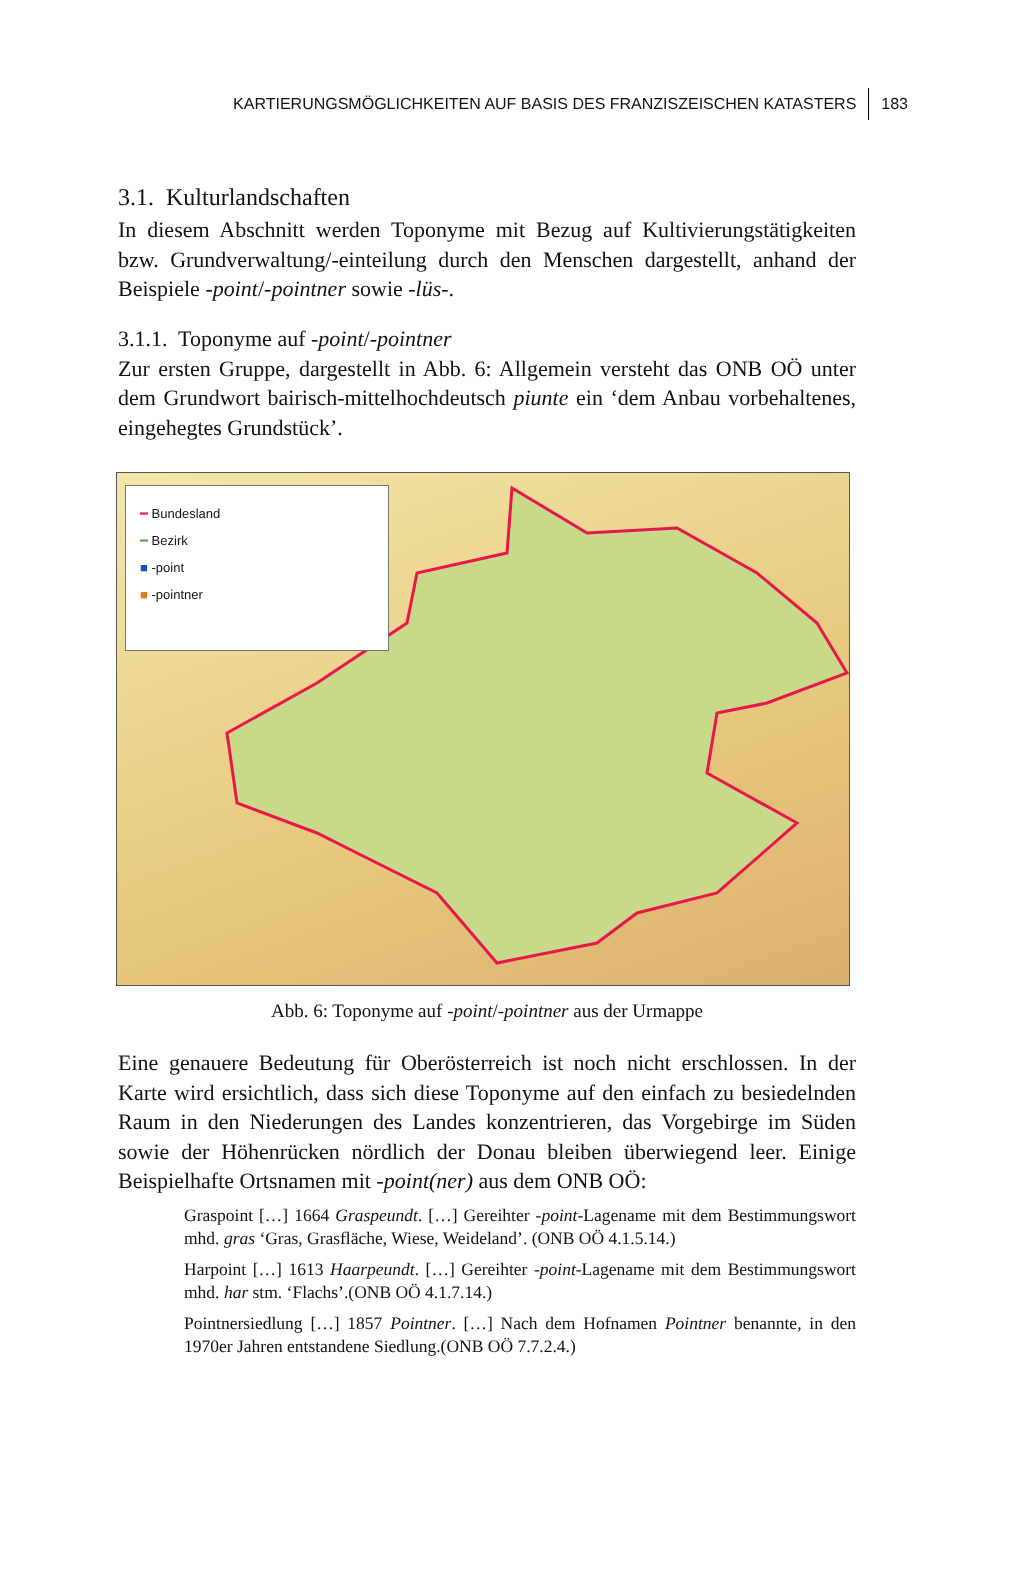KARTIERUNGSMÖGLICHKEITEN AUF BASIS DES FRANZISZEISCHEN KATASTERS 183
3.1. Kulturlandschaften
In diesem Abschnitt werden Toponyme mit Bezug auf Kultivierungstätigkeiten bzw. Grundverwaltung/-einteilung durch den Menschen dargestellt, anhand der Beispiele -point/-pointner sowie -lüs-.
3.1.1. Toponyme auf -point/-pointner
Zur ersten Gruppe, dargestellt in Abb. 6: Allgemein versteht das ONB OÖ unter dem Grundwort bairisch-mittelhochdeutsch piunte ein ‘dem Anbau vorbehaltenes, eingehegtes Grundstück’.
━ Bundesland
━ Bezirk
■ -point
■ -pointner
Abb. 6: Toponyme auf -point/-pointner aus der Urmappe
Eine genauere Bedeutung für Oberösterreich ist noch nicht erschlossen. In der Karte wird ersichtlich, dass sich diese Toponyme auf den einfach zu besiedelnden Raum in den Niederungen des Landes konzentrieren, das Vorgebirge im Süden sowie der Höhenrücken nördlich der Donau bleiben überwiegend leer. Einige Beispielhafte Ortsnamen mit -point(ner) aus dem ONB OÖ:
Graspoint […] 1664 Graspeundt. […] Gereihter -point-Lagename mit dem Bestimmungswort mhd. gras ‘Gras, Grasfläche, Wiese, Weideland’. (ONB OÖ 4.1.5.14.)
Harpoint […] 1613 Haarpeundt. […] Gereihter -point-Lagename mit dem Bestimmungswort mhd. har stm. ‘Flachs’.(ONB OÖ 4.1.7.14.)
Pointnersiedlung […] 1857 Pointner. […] Nach dem Hofnamen Pointner benannte, in den 1970er Jahren entstandene Siedlung.(ONB OÖ 7.7.2.4.)